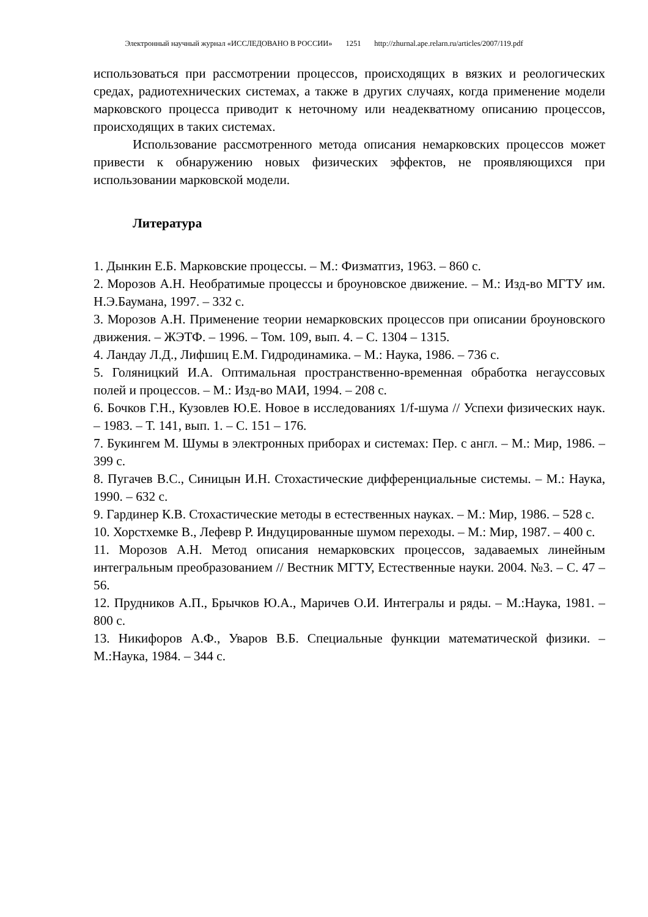Электронный научный журнал «ИССЛЕДОВАНО В РОССИИ» 1251 http://zhurnal.ape.relarn.ru/articles/2007/119.pdf
использоваться при рассмотрении процессов, происходящих в вязких и реологических средах, радиотехнических системах, а также в других случаях, когда применение модели марковского процесса приводит к неточному или неадекватному описанию процессов, происходящих в таких системах.
Использование рассмотренного метода описания немарковских процессов может привести к обнаружению новых физических эффектов, не проявляющихся при использовании марковской модели.
Литература
1. Дынкин Е.Б. Марковские процессы. – М.: Физматгиз, 1963. – 860 с.
2. Морозов А.Н. Необратимые процессы и броуновское движение. – М.: Изд-во МГТУ им. Н.Э.Баумана, 1997. – 332 с.
3. Морозов А.Н. Применение теории немарковских процессов при описании броуновского движения. – ЖЭТФ. – 1996. – Том. 109, вып. 4. – С. 1304 – 1315.
4. Ландау Л.Д., Лифшиц Е.М. Гидродинамика. – М.: Наука, 1986. – 736 с.
5. Голяницкий И.А. Оптимальная пространственно-временная обработка негауссовых полей и процессов. – М.: Изд-во МАИ, 1994. – 208 с.
6. Бочков Г.Н., Кузовлев Ю.Е. Новое в исследованиях 1/f-шума // Успехи физических наук. – 1983. – Т. 141, вып. 1. – С. 151 – 176.
7. Букингем М. Шумы в электронных приборах и системах: Пер. с англ. – М.: Мир, 1986. – 399 с.
8. Пугачев В.С., Синицын И.Н. Стохастические дифференциальные системы. – М.: Наука, 1990. – 632 с.
9. Гардинер К.В. Стохастические методы в естественных науках. – М.: Мир, 1986. – 528 с.
10. Хорстхемке В., Лефевр Р. Индуцированные шумом переходы. – М.: Мир, 1987. – 400 с.
11. Морозов А.Н. Метод описания немарковских процессов, задаваемых линейным интегральным преобразованием // Вестник МГТУ, Естественные науки. 2004. №3. – С. 47 – 56.
12. Прудников А.П., Брычков Ю.А., Маричев О.И. Интегралы и ряды. – М.:Наука, 1981. – 800 с.
13. Никифоров А.Ф., Уваров В.Б. Специальные функции математической физики. – М.:Наука, 1984. – 344 с.